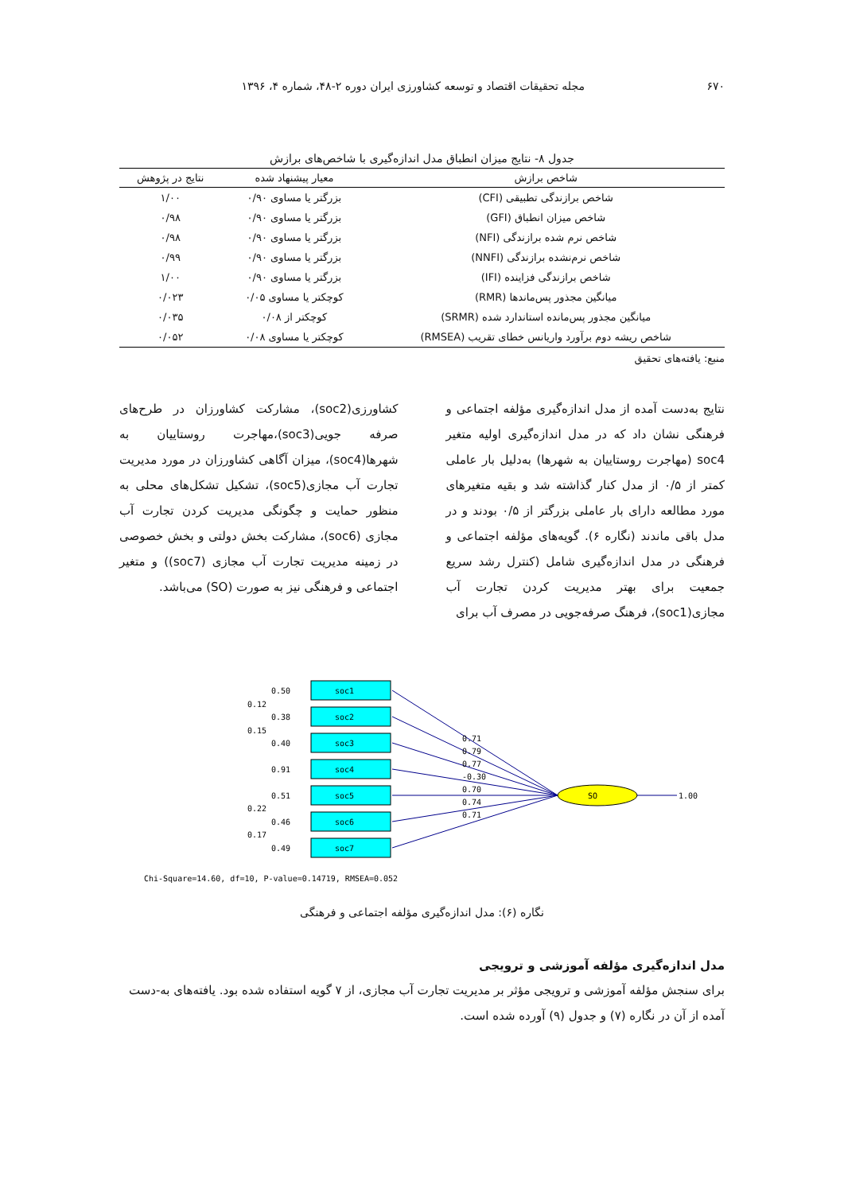۶۷۰ مجله تحقیقات اقتصاد و توسعه کشاورزی ایران دوره ۲-۴۸، شماره ۴، ۱۳۹۶
جدول ۸- نتایج میزان انطباق مدل اندازه‌گیری با شاخص‌های برازش
| شاخص برازش | معیار پیشنهاد شده | نتایج در پژوهش |
| --- | --- | --- |
| شاخص برازندگی تطبیقی (CFI) | بزرگتر یا مساوی ۰/۹۰ | ۱/۰۰ |
| شاخص میزان انطباق (GFI) | بزرگتر یا مساوی ۰/۹۰ | ۰/۹۸ |
| شاخص نرم شده برازندگی (NFI) | بزرگتر یا مساوی ۰/۹۰ | ۰/۹۸ |
| شاخص نرم‌نشده برازندگی (NNFI) | بزرگتر یا مساوی ۰/۹۰ | ۰/۹۹ |
| شاخص برازندگی فزاینده (IFI) | بزرگتر یا مساوی ۰/۹۰ | ۱/۰۰ |
| میانگین مجذور پس‌ماندها (RMR) | کوچکتر یا مساوی ۰/۰۵ | ۰/۰۲۳ |
| میانگین مجذور پس‌مانده استاندارد شده (SRMR) | کوچکتر از ۰/۰۸ | ۰/۰۳۵ |
| شاخص ریشه دوم برآورد واریانس خطای تقریب (RMSEA) | کوچکتر یا مساوی ۰/۰۸ | ۰/۰۵۲ |
منبع: یافته‌های تحقیق
نتایج به‌دست آمده از مدل اندازه‌گیری مؤلفه اجتماعی و فرهنگی نشان داد که در مدل اندازه‌گیری اولیه متغیر soc4 (مهاجرت روستاییان به شهرها) به‌دلیل بار عاملی کمتر از ۰/۵ از مدل کنار گذاشته شد و بقیه متغیرهای مورد مطالعه دارای بار عاملی بزرگتر از ۰/۵ بودند و در مدل باقی ماندند (نگاره ۶). گویه‌های مؤلفه اجتماعی و فرهنگی در مدل اندازه‌گیری شامل (کنترل رشد سریع جمعیت برای بهتر مدیریت کردن تجارت آب مجازی(soc1)، فرهنگ صرفه‌جویی در مصرف آب برای
کشاورزی(soc2)، مشارکت کشاورزان در طرح‌های صرفه جویی(soc3)،مهاجرت روستاییان به شهرها(soc4)، میزان آگاهی کشاورزان در مورد مدیریت تجارت آب مجازی(soc5)، تشکیل تشکل‌های محلی به منظور حمایت و چگونگی مدیریت کردن تجارت آب مجازی (soc6)، مشارکت بخش دولتی و بخش خصوصی در زمینه مدیریت تجارت آب مجازی (soc7)) و متغیر اجتماعی و فرهنگی نیز به صورت (SO) می‌باشد.
soc1
soc2
soc3
soc4
soc5
soc6
soc7
SO
1.00
0.50
0.38
0.40
0.91
0.51
0.46
0.49
0.12
0.15
0.22
0.17
0.71
0.79
0.77
-0.30
0.70
0.74
0.71
Chi-Square=14.60, df=10, P-value=0.14719, RMSEA=0.052
نگاره (۶): مدل اندازه‌گیری مؤلفه اجتماعی و فرهنگی
مدل اندازه‌گیری مؤلفه آموزشی و ترویجی
برای سنجش مؤلفه آموزشی و ترویجی مؤثر بر مدیریت تجارت آب مجازی، از ۷ گویه استفاده شده بود. یافته‌های به-دست آمده از آن در نگاره (۷) و جدول (۹) آورده شده است.